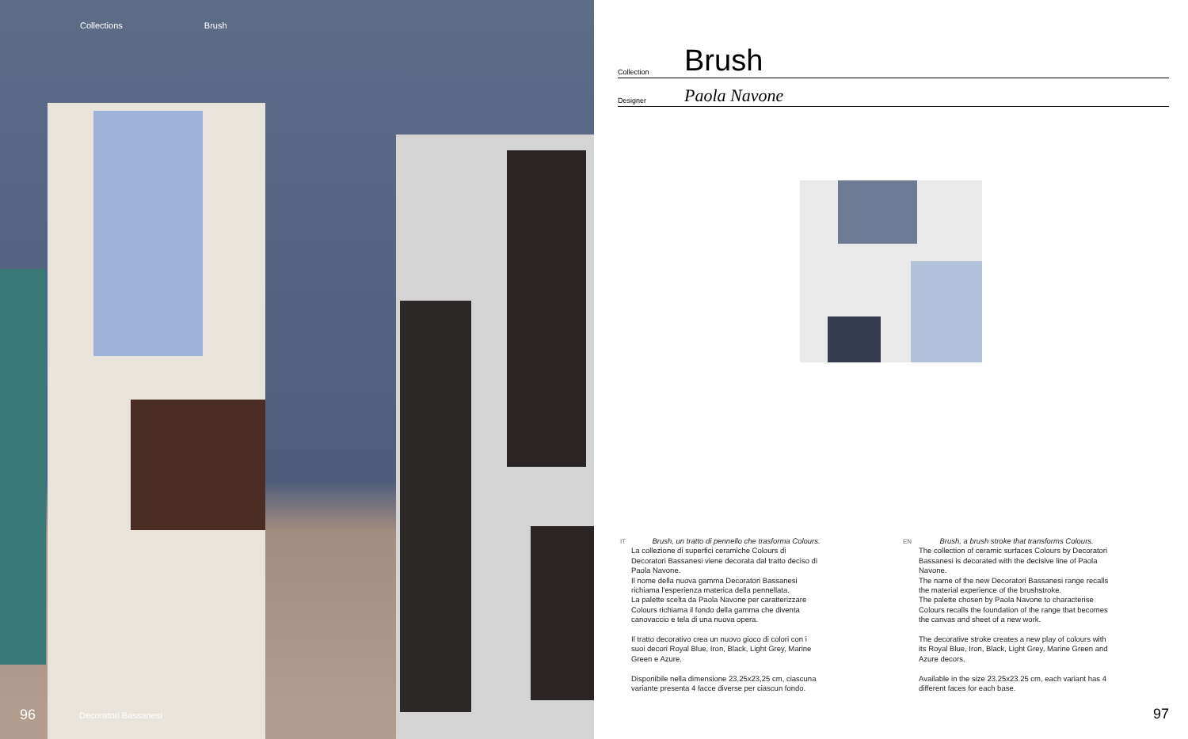Collections Brush
96 Decoratori Bassanesi
Collection Brush
Designer Paola Navone
IT
Brush, un tratto di pennello che trasforma Colours. La collezione di superfici ceramiche Colours di Decoratori Bassanesi viene decorata dal tratto deciso di Paola Navone.
Il nome della nuova gamma Decoratori Bassanesi richiama l'esperienza materica della pennellata.
La palette scelta da Paola Navone per caratterizzare Colours richiama il fondo della gamma che diventa canovaccio e tela di una nuova opera.
Il tratto decorativo crea un nuovo gioco di colori con i suoi decori Royal Blue, Iron, Black, Light Grey, Marine Green e Azure.
Disponibile nella dimensione 23,25x23,25 cm, ciascuna variante presenta 4 facce diverse per ciascun fondo.
EN
Brush, a brush stroke that transforms Colours.
The collection of ceramic surfaces Colours by Decoratori Bassanesi is decorated with the decisive line of Paola Navone.
The name of the new Decoratori Bassanesi range recalls the material experience of the brushstroke.
The palette chosen by Paola Navone to characterise Colours recalls the foundation of the range that becomes the canvas and sheet of a new work.
The decorative stroke creates a new play of colours with its Royal Blue, Iron, Black, Light Grey, Marine Green and Azure decors.
Available in the size 23.25x23.25 cm, each variant has 4 different faces for each base.
97